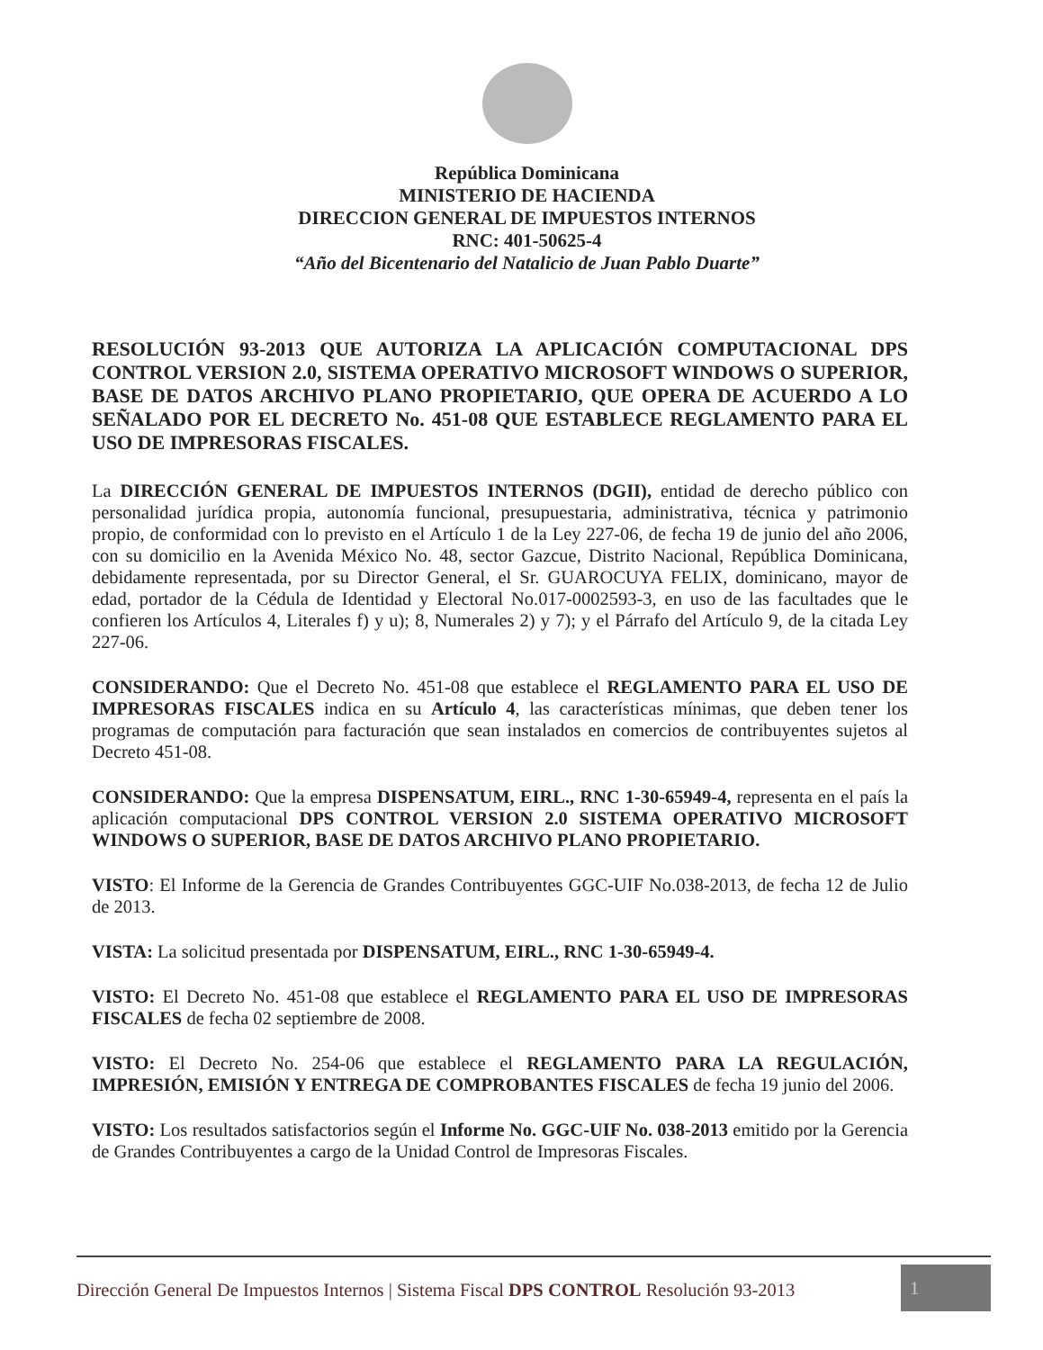República Dominicana
MINISTERIO DE HACIENDA
DIRECCION GENERAL DE IMPUESTOS INTERNOS
RNC: 401-50625-4
“Año del Bicentenario del Natalicio de Juan Pablo Duarte”
RESOLUCIÓN 93-2013 QUE AUTORIZA LA APLICACIÓN COMPUTACIONAL DPS CONTROL VERSION 2.0, SISTEMA OPERATIVO MICROSOFT WINDOWS O SUPERIOR, BASE DE DATOS ARCHIVO PLANO PROPIETARIO, QUE OPERA DE ACUERDO A LO SEÑALADO POR EL DECRETO No. 451-08 QUE ESTABLECE REGLAMENTO PARA EL USO DE IMPRESORAS FISCALES.
La DIRECCIÓN GENERAL DE IMPUESTOS INTERNOS (DGII), entidad de derecho público con personalidad jurídica propia, autonomía funcional, presupuestaria, administrativa, técnica y patrimonio propio, de conformidad con lo previsto en el Artículo 1 de la Ley 227-06, de fecha 19 de junio del año 2006, con su domicilio en la Avenida México No. 48, sector Gazcue, Distrito Nacional, República Dominicana, debidamente representada, por su Director General, el Sr. GUAROCUYA FELIX, dominicano, mayor de edad, portador de la Cédula de Identidad y Electoral No.017-0002593-3, en uso de las facultades que le confieren los Artículos 4, Literales f) y u); 8, Numerales 2) y 7); y el Párrafo del Artículo 9, de la citada Ley 227-06.
CONSIDERANDO: Que el Decreto No. 451-08 que establece el REGLAMENTO PARA EL USO DE IMPRESORAS FISCALES indica en su Artículo 4, las características mínimas, que deben tener los programas de computación para facturación que sean instalados en comercios de contribuyentes sujetos al Decreto 451-08.
CONSIDERANDO: Que la empresa DISPENSATUM, EIRL., RNC 1-30-65949-4, representa en el país la aplicación computacional DPS CONTROL VERSION 2.0 SISTEMA OPERATIVO MICROSOFT WINDOWS O SUPERIOR, BASE DE DATOS ARCHIVO PLANO PROPIETARIO.
VISTO: El Informe de la Gerencia de Grandes Contribuyentes GGC-UIF No.038-2013, de fecha 12 de Julio de 2013.
VISTA: La solicitud presentada por DISPENSATUM, EIRL., RNC 1-30-65949-4.
VISTO: El Decreto No. 451-08 que establece el REGLAMENTO PARA EL USO DE IMPRESORAS FISCALES de fecha 02 septiembre de 2008.
VISTO: El Decreto No. 254-06 que establece el REGLAMENTO PARA LA REGULACIÓN, IMPRESIÓN, EMISIÓN Y ENTREGA DE COMPROBANTES FISCALES de fecha 19 junio del 2006.
VISTO: Los resultados satisfactorios según el Informe No. GGC-UIF No. 038-2013 emitido por la Gerencia de Grandes Contribuyentes a cargo de la Unidad Control de Impresoras Fiscales.
Dirección General De Impuestos Internos | Sistema Fiscal DPS CONTROL Resolución 93-2013 1